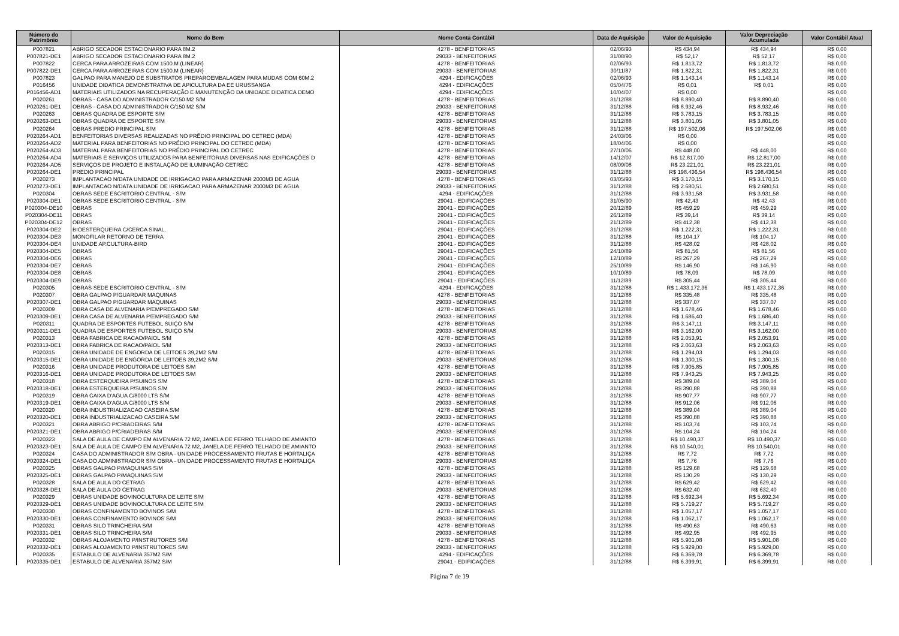| Número do Patrimônio | Nome do Bem | Nome Conta Contábil | Data de Aquisição | Valor de Aquisição | Valor Depreciação Acumulada | Valor Contábil Atual |
| --- | --- | --- | --- | --- | --- | --- |
| P007821 | ABRIGO SECADOR ESTACIONARIO PARA 8M.2 | 4278 - BENFEITORIAS | 02/06/93 | R$ 434,94 | R$ 434,94 | R$ 0,00 |
| P007821-DE1 | ABRIGO SECADOR ESTACIONARIO PARA 8M.2 | 29033 - BENFEITORIAS | 31/08/90 | R$ 52,17 | R$ 52,17 | R$ 0,00 |
| P007822 | CERCA PARA ARROZEIRAS COM 1500.M (LINEAR) | 4278 - BENFEITORIAS | 02/06/93 | R$ 1.813,72 | R$ 1.813,72 | R$ 0,00 |
| P007822-DE1 | CERCA PARA ARROZEIRAS COM 1500.M (LINEAR) | 29033 - BENFEITORIAS | 30/11/87 | R$ 1.822,31 | R$ 1.822,31 | R$ 0,00 |
| P007823 | GALPAO PARA MANEJO DE SUBSTRATOS PREPAROEMBALAGEM PARA MUDAS COM 60M.2 | 4294 - EDIFICAÇÕES | 02/06/93 | R$ 1.143,14 | R$ 1.143,14 | R$ 0,00 |
| P016456 | UNIDADE DIDATICA DEMONSTRATIVA DE APICULTURA DA EE URUSSANGA | 4294 - EDIFICAÇÕES | 05/04/76 | R$ 0,01 | R$ 0,01 | R$ 0,00 |
| P016456-AD1 | MATERIAIS UTILIZADOS NA RECUPERAÇÃO E MANUTENÇÃO DA UNIDADE DIDATICA DEMO | 4294 - EDIFICAÇÕES | 10/04/07 | R$ 0,00 | | R$ 0,00 |
| P020261 | OBRAS - CASA DO ADMINISTRADOR C/150 M2 S/M | 4278 - BENFEITORIAS | 31/12/88 | R$ 8.890,40 | R$ 8.890,40 | R$ 0,00 |
| P020261-DE1 | OBRAS - CASA DO ADMINISTRADOR C/150 M2 S/M | 29033 - BENFEITORIAS | 31/12/88 | R$ 8.932,46 | R$ 8.932,46 | R$ 0,00 |
| P020263 | OBRAS QUADRA DE ESPORTE S/M | 4278 - BENFEITORIAS | 31/12/88 | R$ 3.783,15 | R$ 3.783,15 | R$ 0,00 |
| P020263-DE1 | OBRAS QUADRA DE ESPORTE S/M | 29033 - BENFEITORIAS | 31/12/88 | R$ 3.801,05 | R$ 3.801,05 | R$ 0,00 |
| P020264 | OBRAS PREDIO PRINCIPAL S/M | 4278 - BENFEITORIAS | 31/12/88 | R$ 197.502,06 | R$ 197.502,06 | R$ 0,00 |
| P020264-AD1 | BENFEITORIAS DIVERSAS REALIZADAS NO PRÉDIO PRINCIPAL DO CETREC (MDA) | 4278 - BENFEITORIAS | 24/03/06 | R$ 0,00 | | R$ 0,00 |
| P020264-AD2 | MATERIAL PARA BENFEITORIAS NO PRÉDIO PRINCIPAL DO CETREC (MDA) | 4278 - BENFEITORIAS | 18/04/06 | R$ 0,00 | | R$ 0,00 |
| P020264-AD3 | MATERIAL PARA BENFEITORIAS NO PRÉDIO PRINCIPAL DO CETREC | 4278 - BENFEITORIAS | 27/10/06 | R$ 448,00 | R$ 448,00 | R$ 0,00 |
| P020264-AD4 | MATERIAIS E SERVIÇOS UTILIZADOS PARA BENFEITORIAS DIVERSAS NAS EDIFICAÇÕES D | 4278 - BENFEITORIAS | 14/12/07 | R$ 12.817,00 | R$ 12.817,00 | R$ 0,00 |
| P020264-AD5 | SERVIÇOS DE PROJETO E INSTALAÇÃO DE ILUMINAÇÃO CETREC | 4278 - BENFEITORIAS | 08/09/08 | R$ 23.221,01 | R$ 23.221,01 | R$ 0,00 |
| P020264-DE1 | PREDIO PRINCIPAL | 29033 - BENFEITORIAS | 31/12/88 | R$ 198.436,54 | R$ 198.436,54 | R$ 0,00 |
| P020273 | IMPLANTACAO N/DATA UNIDADE DE IRRIGACAO PARA ARMAZENAR 2000M3 DE AGUA | 4278 - BENFEITORIAS | 03/05/93 | R$ 3.170,15 | R$ 3.170,15 | R$ 0,00 |
| P020273-DE1 | IMPLANTACAO N/DATA UNIDADE DE IRRIGACAO PARA ARMAZENAR 2000M3 DE AGUA | 29033 - BENFEITORIAS | 31/12/88 | R$ 2.680,51 | R$ 2.680,51 | R$ 0,00 |
| P020304 | OBRAS SEDE ESCRITORIO CENTRAL - S/M | 4294 - EDIFICAÇÕES | 31/12/88 | R$ 3.931,58 | R$ 3.931,58 | R$ 0,00 |
| P020304-DE1 | OBRAS SEDE ESCRITORIO CENTRAL - S/M | 29041 - EDIFICAÇÕES | 31/05/90 | R$ 42,43 | R$ 42,43 | R$ 0,00 |
| P020304-DE10 | OBRAS | 29041 - EDIFICAÇÕES | 20/12/89 | R$ 459,29 | R$ 459,29 | R$ 0,00 |
| P020304-DE11 | OBRAS | 29041 - EDIFICAÇÕES | 26/12/89 | R$ 39,14 | R$ 39,14 | R$ 0,00 |
| P020304-DE12 | OBRAS | 29041 - EDIFICAÇÕES | 21/12/89 | R$ 412,38 | R$ 412,38 | R$ 0,00 |
| P020304-DE2 | BIOESTERQUEIRA C/CERCA SINAL. | 29041 - EDIFICAÇÕES | 31/12/88 | R$ 1.222,31 | R$ 1.222,31 | R$ 0,00 |
| P020304-DE3 | MONOFILAR RETORNO DE TERRA | 29041 - EDIFICAÇÕES | 31/12/88 | R$ 104,17 | R$ 104,17 | R$ 0,00 |
| P020304-DE4 | UNIDADE AP.CULTURA-BIRD | 29041 - EDIFICAÇÕES | 31/12/88 | R$ 428,02 | R$ 428,02 | R$ 0,00 |
| P020304-DE5 | OBRAS | 29041 - EDIFICAÇÕES | 24/10/89 | R$ 81,56 | R$ 81,56 | R$ 0,00 |
| P020304-DE6 | OBRAS | 29041 - EDIFICAÇÕES | 12/10/89 | R$ 267,29 | R$ 267,29 | R$ 0,00 |
| P020304-DE7 | OBRAS | 29041 - EDIFICAÇÕES | 25/10/89 | R$ 146,90 | R$ 146,90 | R$ 0,00 |
| P020304-DE8 | OBRAS | 29041 - EDIFICAÇÕES | 10/10/89 | R$ 78,09 | R$ 78,09 | R$ 0,00 |
| P020304-DE9 | OBRAS | 29041 - EDIFICAÇÕES | 11/12/89 | R$ 305,44 | R$ 305,44 | R$ 0,00 |
| P020305 | OBRAS SEDE ESCRITORIO CENTRAL - S/M | 4294 - EDIFICAÇÕES | 31/12/88 | R$ 1.433.172,36 | R$ 1.433.172,36 | R$ 0,00 |
| P020307 | OBRA GALPAO P/GUARDAR MAQUINAS | 4278 - BENFEITORIAS | 31/12/88 | R$ 335,48 | R$ 335,48 | R$ 0,00 |
| P020307-DE1 | OBRA GALPAO P/GUARDAR MAQUINAS | 29033 - BENFEITORIAS | 31/12/88 | R$ 337,07 | R$ 337,07 | R$ 0,00 |
| P020309 | OBRA CASA DE ALVENARIA P/EMPREGADO S/M | 4278 - BENFEITORIAS | 31/12/88 | R$ 1.678,46 | R$ 1.678,46 | R$ 0,00 |
| P020309-DE1 | OBRA CASA DE ALVENARIA P/EMPREGADO S/M | 29033 - BENFEITORIAS | 31/12/88 | R$ 1.686,40 | R$ 1.686,40 | R$ 0,00 |
| P020311 | QUADRA DE ESPORTES FUTEBOL SUIÇO S/M | 4278 - BENFEITORIAS | 31/12/88 | R$ 3.147,11 | R$ 3.147,11 | R$ 0,00 |
| P020311-DE1 | QUADRA DE ESPORTES FUTEBOL SUIÇO S/M | 29033 - BENFEITORIAS | 31/12/88 | R$ 3.162,00 | R$ 3.162,00 | R$ 0,00 |
| P020313 | OBRA FABRICA DE RACAO/PAIOL S/M | 4278 - BENFEITORIAS | 31/12/88 | R$ 2.053,91 | R$ 2.053,91 | R$ 0,00 |
| P020313-DE1 | OBRA FABRICA DE RACAO/PAIOL S/M | 29033 - BENFEITORIAS | 31/12/88 | R$ 2.063,63 | R$ 2.063,63 | R$ 0,00 |
| P020315 | OBRA UNIDADE DE ENGORDA DE LEITOES 39,2M2 S/M | 4278 - BENFEITORIAS | 31/12/88 | R$ 1.294,03 | R$ 1.294,03 | R$ 0,00 |
| P020315-DE1 | OBRA UNIDADE DE ENGORDA DE LEITOES 39,2M2 S/M | 29033 - BENFEITORIAS | 31/12/88 | R$ 1.300,15 | R$ 1.300,15 | R$ 0,00 |
| P020316 | OBRA UNIDADE PRODUTORA DE LEITOES S/M | 4278 - BENFEITORIAS | 31/12/88 | R$ 7.905,85 | R$ 7.905,85 | R$ 0,00 |
| P020316-DE1 | OBRA UNIDADE PRODUTORA DE LEITOES S/M | 29033 - BENFEITORIAS | 31/12/88 | R$ 7.943,25 | R$ 7.943,25 | R$ 0,00 |
| P020318 | OBRA ESTERQUEIRA P/SUINOS S/M | 4278 - BENFEITORIAS | 31/12/88 | R$ 389,04 | R$ 389,04 | R$ 0,00 |
| P020318-DE1 | OBRA ESTERQUEIRA P/SUINOS S/M | 29033 - BENFEITORIAS | 31/12/88 | R$ 390,88 | R$ 390,88 | R$ 0,00 |
| P020319 | OBRA CAIXA D'AGUA C/8000 LTS S/M | 4278 - BENFEITORIAS | 31/12/88 | R$ 907,77 | R$ 907,77 | R$ 0,00 |
| P020319-DE1 | OBRA CAIXA D'AGUA C/8000 LTS S/M | 29033 - BENFEITORIAS | 31/12/88 | R$ 912,06 | R$ 912,06 | R$ 0,00 |
| P020320 | OBRA INDUSTRIALIZACAO CASEIRA S/M | 4278 - BENFEITORIAS | 31/12/88 | R$ 389,04 | R$ 389,04 | R$ 0,00 |
| P020320-DE1 | OBRA INDUSTRIALIZACAO CASEIRA S/M | 29033 - BENFEITORIAS | 31/12/88 | R$ 390,88 | R$ 390,88 | R$ 0,00 |
| P020321 | OBRA ABRIGO P/CRIADEIRAS S/M | 4278 - BENFEITORIAS | 31/12/88 | R$ 103,74 | R$ 103,74 | R$ 0,00 |
| P020321-DE1 | OBRA ABRIGO P/CRIADEIRAS S/M | 29033 - BENFEITORIAS | 31/12/88 | R$ 104,24 | R$ 104,24 | R$ 0,00 |
| P020323 | SALA DE AULA DE CAMPO EM ALVENARIA 72 M2, JANELA DE FERRO TELHADO DE AMIANTO | 4278 - BENFEITORIAS | 31/12/88 | R$ 10.490,37 | R$ 10.490,37 | R$ 0,00 |
| P020323-DE1 | SALA DE AULA DE CAMPO EM ALVENARIA 72 M2, JANELA DE FERRO TELHADO DE AMIANTO | 29033 - BENFEITORIAS | 31/12/88 | R$ 10.540,01 | R$ 10.540,01 | R$ 0,00 |
| P020324 | CASA DO ADMINISTRADOR S/M OBRA - UNIDADE PROCESSAMENTO FRUTAS E HORTALIÇA | 4278 - BENFEITORIAS | 31/12/88 | R$ 7,72 | R$ 7,72 | R$ 0,00 |
| P020324-DE1 | CASA DO ADMINISTRADOR S/M OBRA - UNIDADE PROCESSAMENTO FRUTAS E HORTALIÇA | 29033 - BENFEITORIAS | 31/12/88 | R$ 7,76 | R$ 7,76 | R$ 0,00 |
| P020325 | OBRAS GALPAO P/MAQUINAS S/M | 4278 - BENFEITORIAS | 31/12/88 | R$ 129,68 | R$ 129,68 | R$ 0,00 |
| P020325-DE1 | OBRAS GALPAO P/MAQUINAS S/M | 29033 - BENFEITORIAS | 31/12/88 | R$ 130,29 | R$ 130,29 | R$ 0,00 |
| P020328 | SALA DE AULA DO CETRAG | 4278 - BENFEITORIAS | 31/12/88 | R$ 629,42 | R$ 629,42 | R$ 0,00 |
| P020328-DE1 | SALA DE AULA DO CETRAG | 29033 - BENFEITORIAS | 31/12/88 | R$ 632,40 | R$ 632,40 | R$ 0,00 |
| P020329 | OBRAS UNIDADE BOVINOCULTURA DE LEITE S/M | 4278 - BENFEITORIAS | 31/12/88 | R$ 5.692,34 | R$ 5.692,34 | R$ 0,00 |
| P020329-DE1 | OBRAS UNIDADE BOVINOCULTURA DE LEITE S/M | 29033 - BENFEITORIAS | 31/12/88 | R$ 5.719,27 | R$ 5.719,27 | R$ 0,00 |
| P020330 | OBRAS CONFINAMENTO BOVINOS S/M | 4278 - BENFEITORIAS | 31/12/88 | R$ 1.057,17 | R$ 1.057,17 | R$ 0,00 |
| P020330-DE1 | OBRAS CONFINAMENTO BOVINOS S/M | 29033 - BENFEITORIAS | 31/12/88 | R$ 1.062,17 | R$ 1.062,17 | R$ 0,00 |
| P020331 | OBRAS SILO TRINCHEIRA S/M | 4278 - BENFEITORIAS | 31/12/88 | R$ 490,63 | R$ 490,63 | R$ 0,00 |
| P020331-DE1 | OBRAS SILO TRINCHEIRA S/M | 29033 - BENFEITORIAS | 31/12/88 | R$ 492,95 | R$ 492,95 | R$ 0,00 |
| P020332 | OBRAS ALOJAMENTO P/INSTRUTORES S/M | 4278 - BENFEITORIAS | 31/12/88 | R$ 5.901,08 | R$ 5.901,08 | R$ 0,00 |
| P020332-DE1 | OBRAS ALOJAMENTO P/INSTRUTORES S/M | 29033 - BENFEITORIAS | 31/12/88 | R$ 5.929,00 | R$ 5.929,00 | R$ 0,00 |
| P020335 | ESTABULO DE ALVENARIA 357M2 S/M | 4294 - EDIFICAÇÕES | 31/12/88 | R$ 6.369,78 | R$ 6.369,78 | R$ 0,00 |
| P020335-DE1 | ESTABULO DE ALVENARIA 357M2 S/M | 29041 - EDIFICAÇÕES | 31/12/88 | R$ 6.399,91 | R$ 6.399,91 | R$ 0,00 |
Página 7 de 19